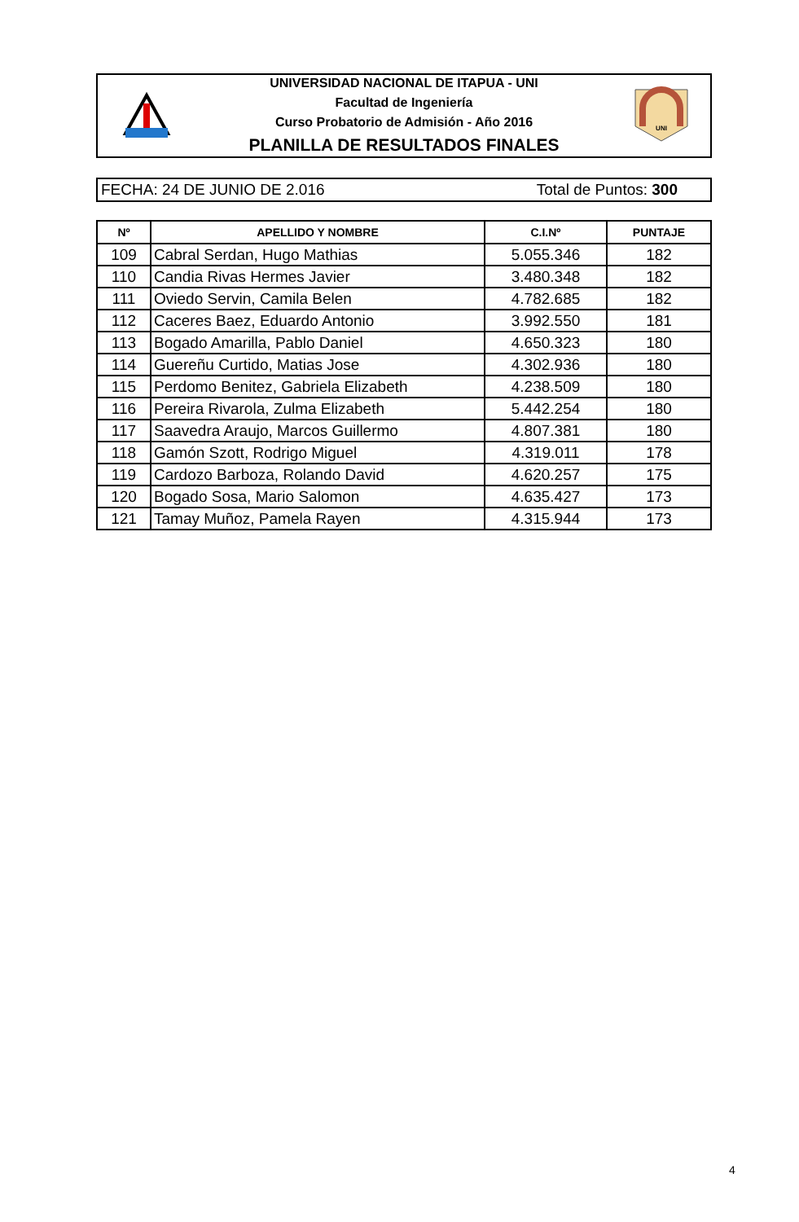UNIVERSIDAD NACIONAL DE ITAPUA - UNI
Facultad de Ingeniería
Curso Probatorio de Admisión - Año 2016
PLANILLA DE RESULTADOS FINALES
UNI
FECHA: 24 DE JUNIO DE 2.016 Total de Puntos: 300
| Nº | APELLIDO Y NOMBRE | C.I.Nº | PUNTAJE |
| --- | --- | --- | --- |
| 109 | Cabral Serdan, Hugo Mathias | 5.055.346 | 182 |
| 110 | Candia Rivas Hermes Javier | 3.480.348 | 182 |
| 111 | Oviedo Servin, Camila Belen | 4.782.685 | 182 |
| 112 | Caceres Baez, Eduardo Antonio | 3.992.550 | 181 |
| 113 | Bogado Amarilla, Pablo Daniel | 4.650.323 | 180 |
| 114 | Guereñu Curtido, Matias Jose | 4.302.936 | 180 |
| 115 | Perdomo Benitez, Gabriela Elizabeth | 4.238.509 | 180 |
| 116 | Pereira Rivarola, Zulma Elizabeth | 5.442.254 | 180 |
| 117 | Saavedra Araujo, Marcos Guillermo | 4.807.381 | 180 |
| 118 | Gamón Szott, Rodrigo Miguel | 4.319.011 | 178 |
| 119 | Cardozo Barboza, Rolando David | 4.620.257 | 175 |
| 120 | Bogado Sosa, Mario Salomon | 4.635.427 | 173 |
| 121 | Tamay Muñoz, Pamela Rayen | 4.315.944 | 173 |
4